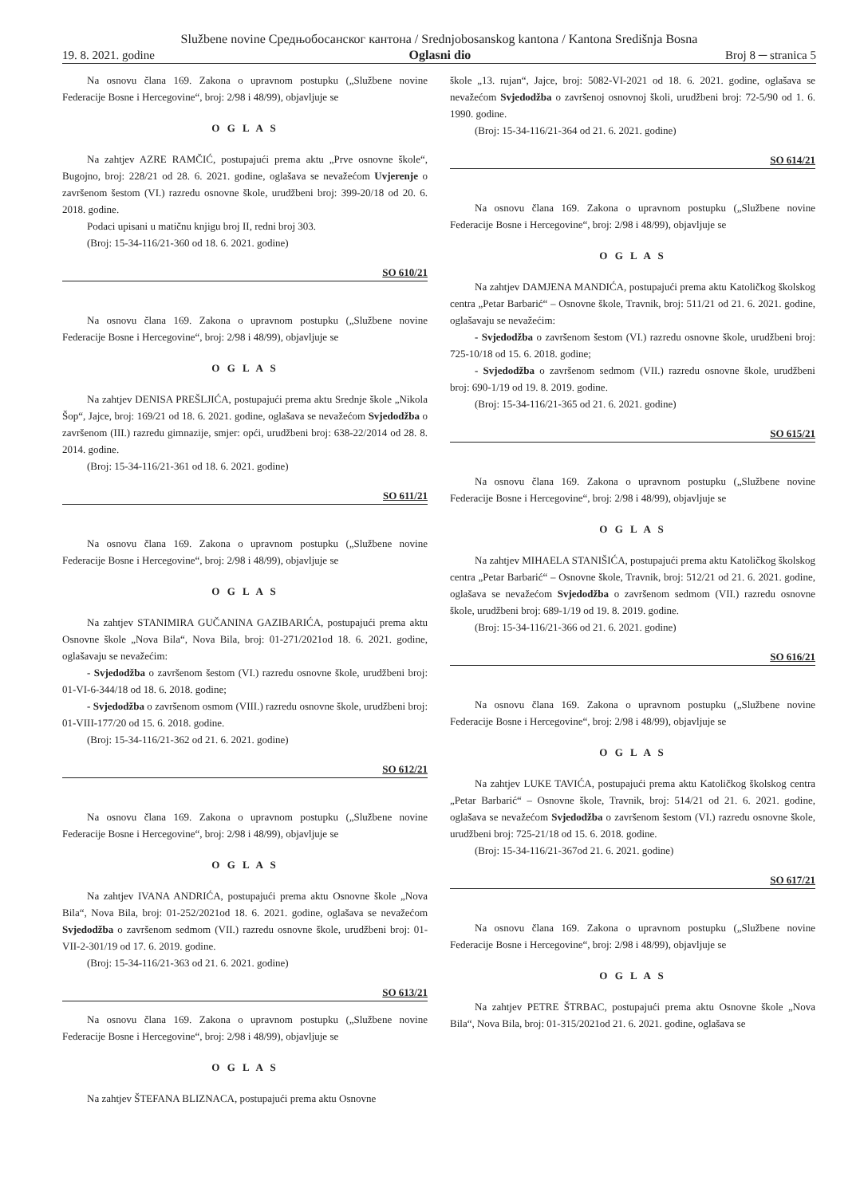Službene novine Средњобосанског кантона / Srednjobosanskog kantona / Kantona Središnja Bosna
19. 8. 2021. godine Oglasni dio Broj 8 ─ stranica 5
Na osnovu člana 169. Zakona o upravnom postupku („Službene novine Federacije Bosne i Hercegovine“, broj: 2/98 i 48/99), objavljuje se
O G L A S
Na zahtjev AZRE RAMČIĆ, postupajući prema aktu „Prve osnovne škole“, Bugojno, broj: 228/21 od 28. 6. 2021. godine, oglašava se nevažećom Uvjerenje o završenom šestom (VI.) razredu osnovne škole, urudžbeni broj: 399-20/18 od 20. 6. 2018. godine.
Podaci upisani u matičnu knjigu broj II, redni broj 303.
(Broj: 15-34-116/21-360 od 18. 6. 2021. godine)
SO 610/21
Na osnovu člana 169. Zakona o upravnom postupku („Službene novine Federacije Bosne i Hercegovine“, broj: 2/98 i 48/99), objavljuje se
O G L A S
Na zahtjev DENISA PREŠLJIĆA, postupajući prema aktu Srednje škole „Nikola Šop“, Jajce, broj: 169/21 od 18. 6. 2021. godine, oglašava se nevažećom Svjedodžba o završenom (III.) razredu gimnazije, smjer: opći, urudžbeni broj: 638-22/2014 od 28. 8. 2014. godine.
(Broj: 15-34-116/21-361 od 18. 6. 2021. godine)
SO 611/21
Na osnovu člana 169. Zakona o upravnom postupku („Službene novine Federacije Bosne i Hercegovine“, broj: 2/98 i 48/99), objavljuje se
O G L A S
Na zahtjev STANIMIRA GUČANINA GAZIBARIĆA, postupajući prema aktu Osnovne škole „Nova Bila“, Nova Bila, broj: 01-271/2021od 18. 6. 2021. godine, oglašavaju se nevažećim:
- Svjedodžba o završenom šestom (VI.) razredu osnovne škole, urudžbeni broj: 01-VI-6-344/18 od 18. 6. 2018. godine;
- Svjedodžba o završenom osmom (VIII.) razredu osnovne škole, urudžbeni broj: 01-VIII-177/20 od 15. 6. 2018. godine.
(Broj: 15-34-116/21-362 od 21. 6. 2021. godine)
SO 612/21
Na osnovu člana 169. Zakona o upravnom postupku („Službene novine Federacije Bosne i Hercegovine“, broj: 2/98 i 48/99), objavljuje se
O G L A S
Na zahtjev IVANA ANDRIĆA, postupajući prema aktu Osnovne škole „Nova Bila“, Nova Bila, broj: 01-252/2021od 18. 6. 2021. godine, oglašava se nevažećom Svjedodžba o završenom sedmom (VII.) razredu osnovne škole, urudžbeni broj: 01-VII-2-301/19 od 17. 6. 2019. godine.
(Broj: 15-34-116/21-363 od 21. 6. 2021. godine)
SO 613/21
Na osnovu člana 169. Zakona o upravnom postupku („Službene novine Federacije Bosne i Hercegovine“, broj: 2/98 i 48/99), objavljuje se
O G L A S
Na zahtjev ŠTEFANA BLIZNACA, postupajući prema aktu Osnovne
škole „13. rujan“, Jajce, broj: 5082-VI-2021 od 18. 6. 2021. godine, oglašava se nevažećom Svjedodžba o završenoj osnovnoj školi, urudžbeni broj: 72-5/90 od 1. 6. 1990. godine.
(Broj: 15-34-116/21-364 od 21. 6. 2021. godine)
SO 614/21
Na osnovu člana 169. Zakona o upravnom postupku („Službene novine Federacije Bosne i Hercegovine“, broj: 2/98 i 48/99), objavljuje se
O G L A S
Na zahtjev DAMJENA MANDIĆA, postupajući prema aktu Katoličkog školskog centra „Petar Barbarić“ – Osnovne škole, Travnik, broj: 511/21 od 21. 6. 2021. godine, oglašavaju se nevažećim:
- Svjedodžba o završenom šestom (VI.) razredu osnovne škole, urudžbeni broj: 725-10/18 od 15. 6. 2018. godine;
- Svjedodžba o završenom sedmom (VII.) razredu osnovne škole, urudžbeni broj: 690-1/19 od 19. 8. 2019. godine.
(Broj: 15-34-116/21-365 od 21. 6. 2021. godine)
SO 615/21
Na osnovu člana 169. Zakona o upravnom postupku („Službene novine Federacije Bosne i Hercegovine“, broj: 2/98 i 48/99), objavljuje se
O G L A S
Na zahtjev MIHAELA STANIŠIĆA, postupajući prema aktu Katoličkog školskog centra „Petar Barbarić“ – Osnovne škole, Travnik, broj: 512/21 od 21. 6. 2021. godine, oglašava se nevažećom Svjedodžba o završenom sedmom (VII.) razredu osnovne škole, urudžbeni broj: 689-1/19 od 19. 8. 2019. godine.
(Broj: 15-34-116/21-366 od 21. 6. 2021. godine)
SO 616/21
Na osnovu člana 169. Zakona o upravnom postupku („Službene novine Federacije Bosne i Hercegovine“, broj: 2/98 i 48/99), objavljuje se
O G L A S
Na zahtjev LUKE TAVIĆA, postupajući prema aktu Katoličkog školskog centra „Petar Barbarić“ – Osnovne škole, Travnik, broj: 514/21 od 21. 6. 2021. godine, oglašava se nevažećom Svjedodžba o završenom šestom (VI.) razredu osnovne škole, urudžbeni broj: 725-21/18 od 15. 6. 2018. godine.
(Broj: 15-34-116/21-367od 21. 6. 2021. godine)
SO 617/21
Na osnovu člana 169. Zakona o upravnom postupku („Službene novine Federacije Bosne i Hercegovine“, broj: 2/98 i 48/99), objavljuje se
O G L A S
Na zahtjev PETRE ŠTRBAC, postupajući prema aktu Osnovne škole „Nova Bila“, Nova Bila, broj: 01-315/2021od 21. 6. 2021. godine, oglašava se